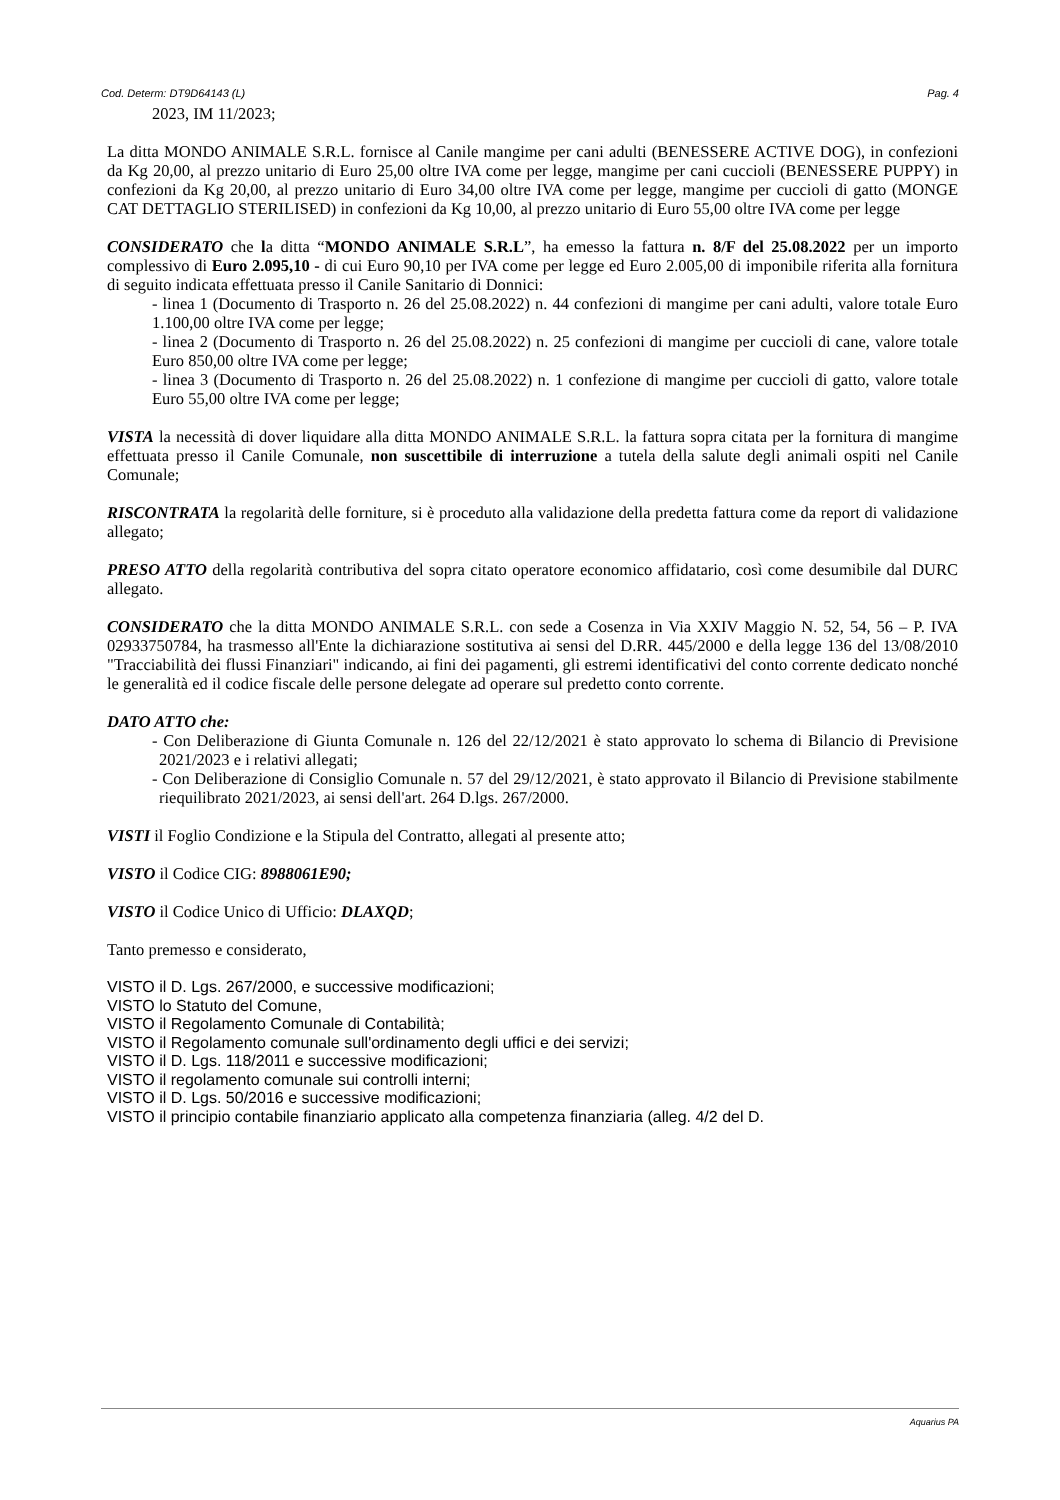Cod. Determ: DT9D64143 (L) Pag. 4
2023, IM 11/2023;
La ditta MONDO ANIMALE S.R.L. fornisce al Canile mangime per cani adulti (BENESSERE ACTIVE DOG), in confezioni da Kg 20,00, al prezzo unitario di Euro 25,00 oltre IVA come per legge, mangime per cani cuccioli (BENESSERE PUPPY) in confezioni da Kg 20,00, al prezzo unitario di Euro 34,00 oltre IVA come per legge, mangime per cuccioli di gatto (MONGE CAT DETTAGLIO STERILISED) in confezioni da Kg 10,00, al prezzo unitario di Euro 55,00 oltre IVA come per legge
CONSIDERATO che la ditta “MONDO ANIMALE S.R.L”, ha emesso la fattura n. 8/F del 25.08.2022 per un importo complessivo di Euro 2.095,10 - di cui Euro 90,10 per IVA come per legge ed Euro 2.005,00 di imponibile riferita alla fornitura di seguito indicata effettuata presso il Canile Sanitario di Donnici:
- linea 1 (Documento di Trasporto n. 26 del 25.08.2022) n. 44 confezioni di mangime per cani adulti, valore totale Euro 1.100,00 oltre IVA come per legge;
- linea 2 (Documento di Trasporto n. 26 del 25.08.2022) n. 25 confezioni di mangime per cuccioli di cane, valore totale Euro 850,00 oltre IVA come per legge;
- linea 3 (Documento di Trasporto n. 26 del 25.08.2022) n. 1 confezione di mangime per cuccioli di gatto, valore totale Euro 55,00 oltre IVA come per legge;
VISTA la necessità di dover liquidare alla ditta MONDO ANIMALE S.R.L. la fattura sopra citata per la fornitura di mangime effettuata presso il Canile Comunale, non suscettibile di interruzione a tutela della salute degli animali ospiti nel Canile Comunale;
RISCONTRATA la regolarità delle forniture, si è proceduto alla validazione della predetta fattura come da report di validazione allegato;
PRESO ATTO della regolarità contributiva del sopra citato operatore economico affidatario, così come desumibile dal DURC allegato.
CONSIDERATO che la ditta MONDO ANIMALE S.R.L. con sede a Cosenza in Via XXIV Maggio N. 52, 54, 56 – P. IVA 02933750784, ha trasmesso all'Ente la dichiarazione sostitutiva ai sensi del D.RR. 445/2000 e della legge 136 del 13/08/2010 "Tracciabilità dei flussi Finanziari" indicando, ai fini dei pagamenti, gli estremi identificativi del conto corrente dedicato nonché le generalità ed il codice fiscale delle persone delegate ad operare sul predetto conto corrente.
DATO ATTO che:
- Con Deliberazione di Giunta Comunale n. 126 del 22/12/2021 è stato approvato lo schema di Bilancio di Previsione 2021/2023 e i relativi allegati;
- Con Deliberazione di Consiglio Comunale n. 57 del 29/12/2021, è stato approvato il Bilancio di Previsione stabilmente riequilibrato 2021/2023, ai sensi dell'art. 264 D.lgs. 267/2000.
VISTI il Foglio Condizione e la Stipula del Contratto, allegati al presente atto;
VISTO il Codice CIG: 8988061E90;
VISTO il Codice Unico di Ufficio: DLAXQD;
Tanto premesso e considerato,
VISTO il D. Lgs. 267/2000, e successive modificazioni;
VISTO lo Statuto del Comune,
VISTO il Regolamento Comunale di Contabilità;
VISTO il Regolamento comunale sull'ordinamento degli uffici e dei servizi;
VISTO il D. Lgs. 118/2011 e successive modificazioni;
VISTO il regolamento comunale sui controlli interni;
VISTO il D. Lgs. 50/2016 e successive modificazioni;
VISTO il principio contabile finanziario applicato alla competenza finanziaria (alleg. 4/2 del D.
Aquarius PA